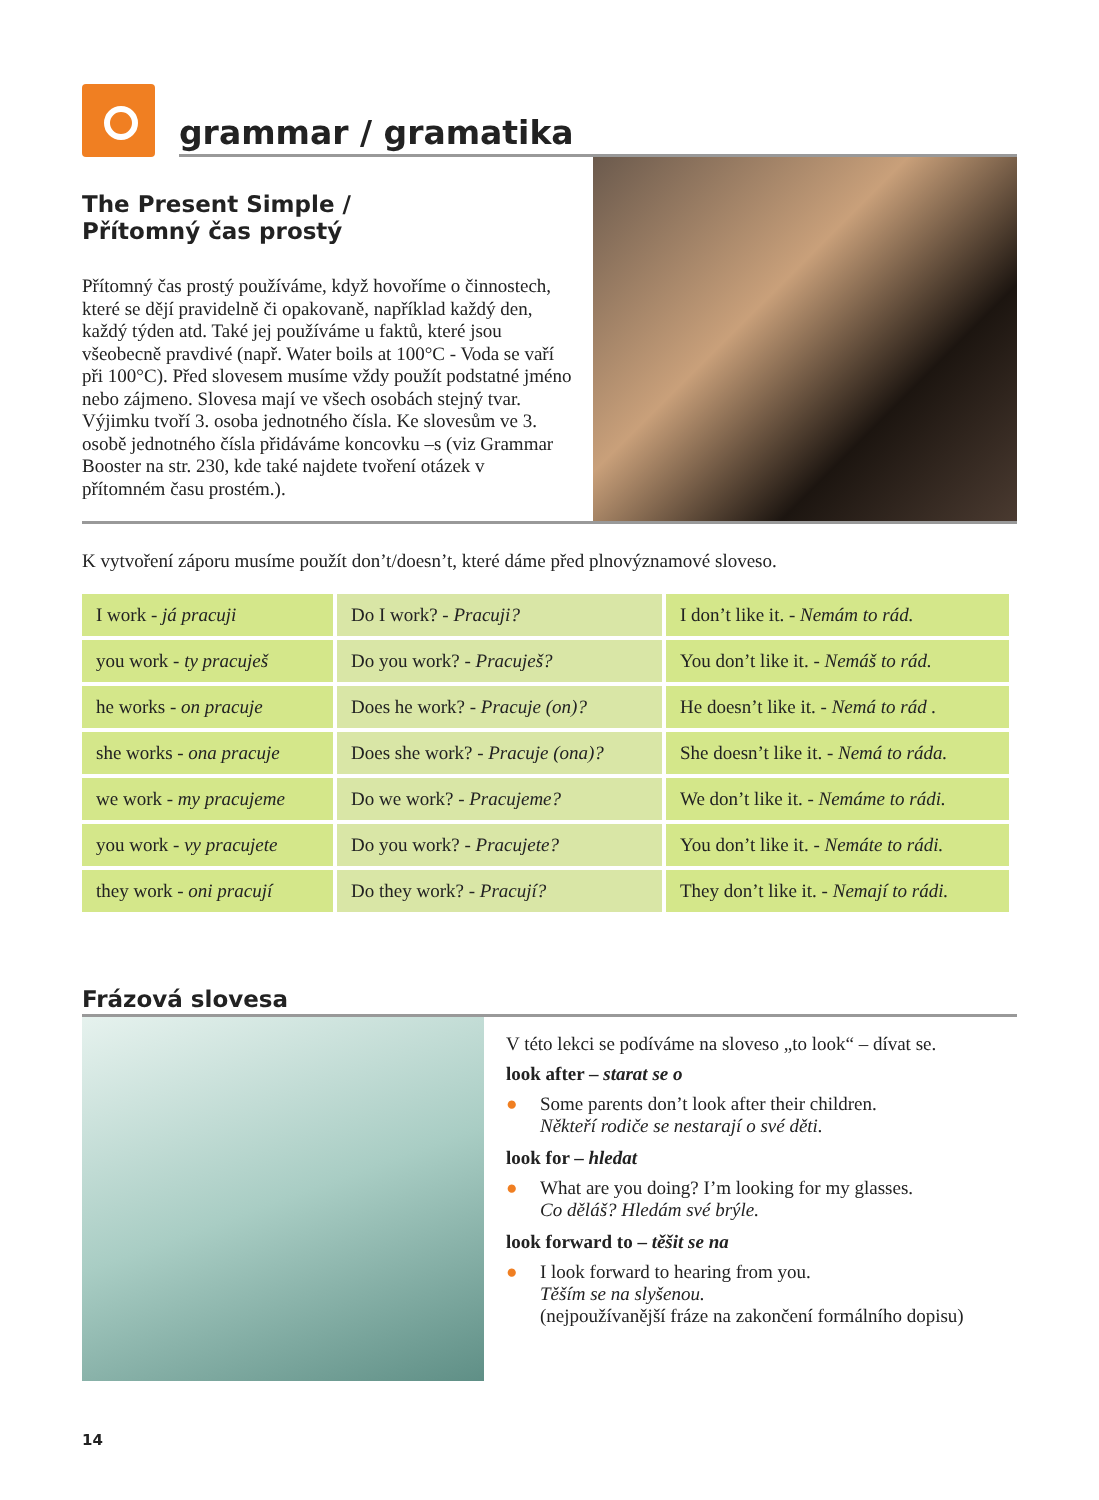grammar / gramatika
The Present Simple /
Přítomný čas prostý
Přítomný čas prostý používáme, když hovoříme o činnostech, které se dějí pravidelně či opakovaně, například každý den, každý týden atd. Také jej používáme u faktů, které jsou všeobecně pravdivé (např. Water boils at 100°C - Voda se vaří při 100°C). Před slovesem musíme vždy použít podstatné jméno nebo zájmeno. Slovesa mají ve všech osobách stejný tvar. Výjimku tvoří 3. osoba jednotného čísla. Ke slovesům ve 3. osobě jednotného čísla přidáváme koncovku –s (viz Grammar Booster na str. 230, kde také najdete tvoření otázek v přítomném času prostém.).
K vytvoření záporu musíme použít don’t/doesn’t, které dáme před plnovýznamové sloveso.
| I work - já pracuji | Do I work? - Pracuji? | I don’t like it. - Nemám to rád. |
| you work - ty pracuješ | Do you work? - Pracuješ? | You don’t like it. - Nemáš to rád. |
| he works - on pracuje | Does he work? - Pracuje (on)? | He doesn’t like it. - Nemá to rád . |
| she works - ona pracuje | Does she work? - Pracuje (ona)? | She doesn’t like it. - Nemá to ráda. |
| we work - my pracujeme | Do we work? - Pracujeme? | We don’t like it. - Nemáme to rádi. |
| you work - vy pracujete | Do you work? - Pracujete? | You don’t like it. - Nemáte to rádi. |
| they work - oni pracují | Do they work? - Pracují? | They don’t like it. - Nemají to rádi. |
Frázová slovesa
V této lekci se podíváme na sloveso „to look“ – dívat se.
look after – starat se o
● Some parents don’t look after their children.
Někteří rodiče se nestarají o své děti.
look for – hledat
● What are you doing? I’m looking for my glasses.
Co děláš? Hledám své brýle.
look forward to – těšit se na
● I look forward to hearing from you.
Těším se na slyšenou.
(nejpoužívanější fráze na zakončení formálního dopisu)
14